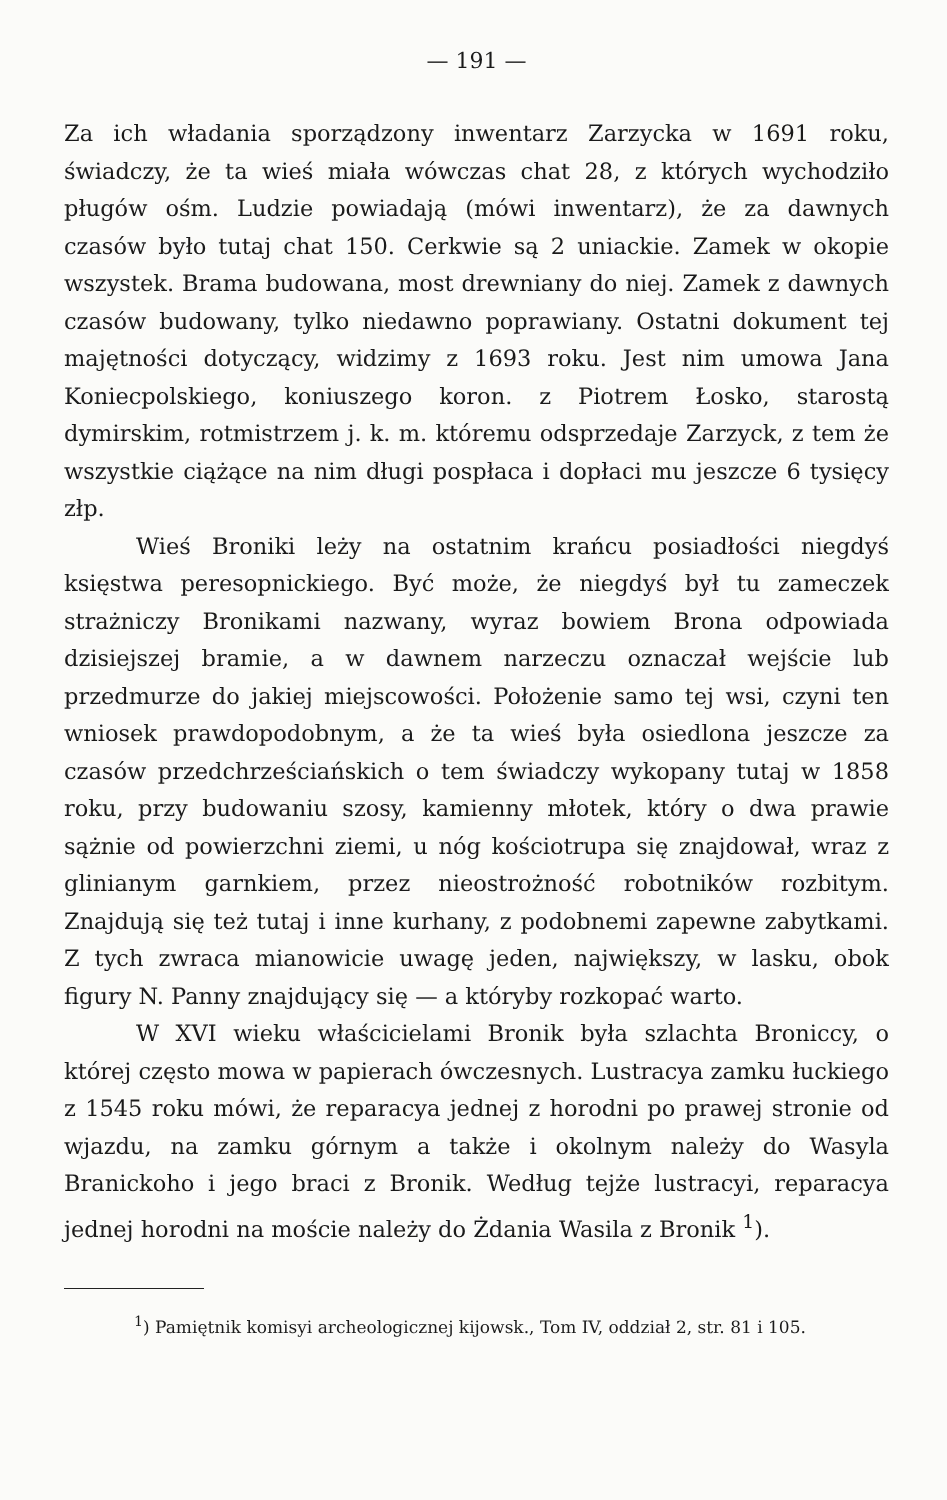— 191 —
Za ich władania sporządzony inwentarz Zarzycka w 1691 roku, świadczy, że ta wieś miała wówczas chat 28, z których wychodziło pługów ośm. Ludzie powiadają (mówi inwentarz), że za dawnych czasów było tutaj chat 150. Cerkwie są 2 uniackie. Zamek w okopie wszystek. Brama budowana, most drewniany do niej. Zamek z dawnych czasów budowany, tylko niedawno poprawiany. Ostatni dokument tej majętności dotyczący, widzimy z 1693 roku. Jest nim umowa Jana Koniecpolskiego, koniuszego koron. z Piotrem Łosko, starostą dymirskim, rotmistrzem j. k. m. któremu odsprzedaje Zarzyck, z tem że wszystkie ciążące na nim długi pospłaca i dopłaci mu jeszcze 6 tysięcy złp.
Wieś Broniki leży na ostatnim krańcu posiadłości niegdyś księstwa peresopnickiego. Być może, że niegdyś był tu zameczek strażniczy Bronikami nazwany, wyraz bowiem Brona odpowiada dzisiejszej bramie, a w dawnem narzeczu oznaczał wejście lub przedmurze do jakiej miejscowości. Położenie samo tej wsi, czyni ten wniosek prawdopodobnym, a że ta wieś była osiedlona jeszcze za czasów przedchrześciańskich o tem świadczy wykopany tutaj w 1858 roku, przy budowaniu szosy, kamienny młotek, który o dwa prawie sążnie od powierzchni ziemi, u nóg kościotrupa się znajdował, wraz z glinianym garnkiem, przez nieostrożność robotników rozbitym. Znajdują się też tutaj i inne kurhany, z podobnemi zapewne zabytkami. Z tych zwraca mianowicie uwagę jeden, największy, w lasku, obok figury N. Panny znajdujący się — a któryby rozkopać warto.
W XVI wieku właścicielami Bronik była szlachta Broniccy, o której często mowa w papierach ówczesnych. Lustracya zamku łuckiego z 1545 roku mówi, że reparacya jednej z horodni po prawej stronie od wjazdu, na zamku górnym a także i okolnym należy do Wasyla Branickoho i jego braci z Bronik. Według tejże lustracyi, reparacya jednej horodni na moście należy do Żdania Wasila z Bronik <sup>1</sup>).
<sup>1</sup>) Pamiętnik komisyi archeologicznej kijowsk., Tom IV, oddział 2, str. 81 i 105.